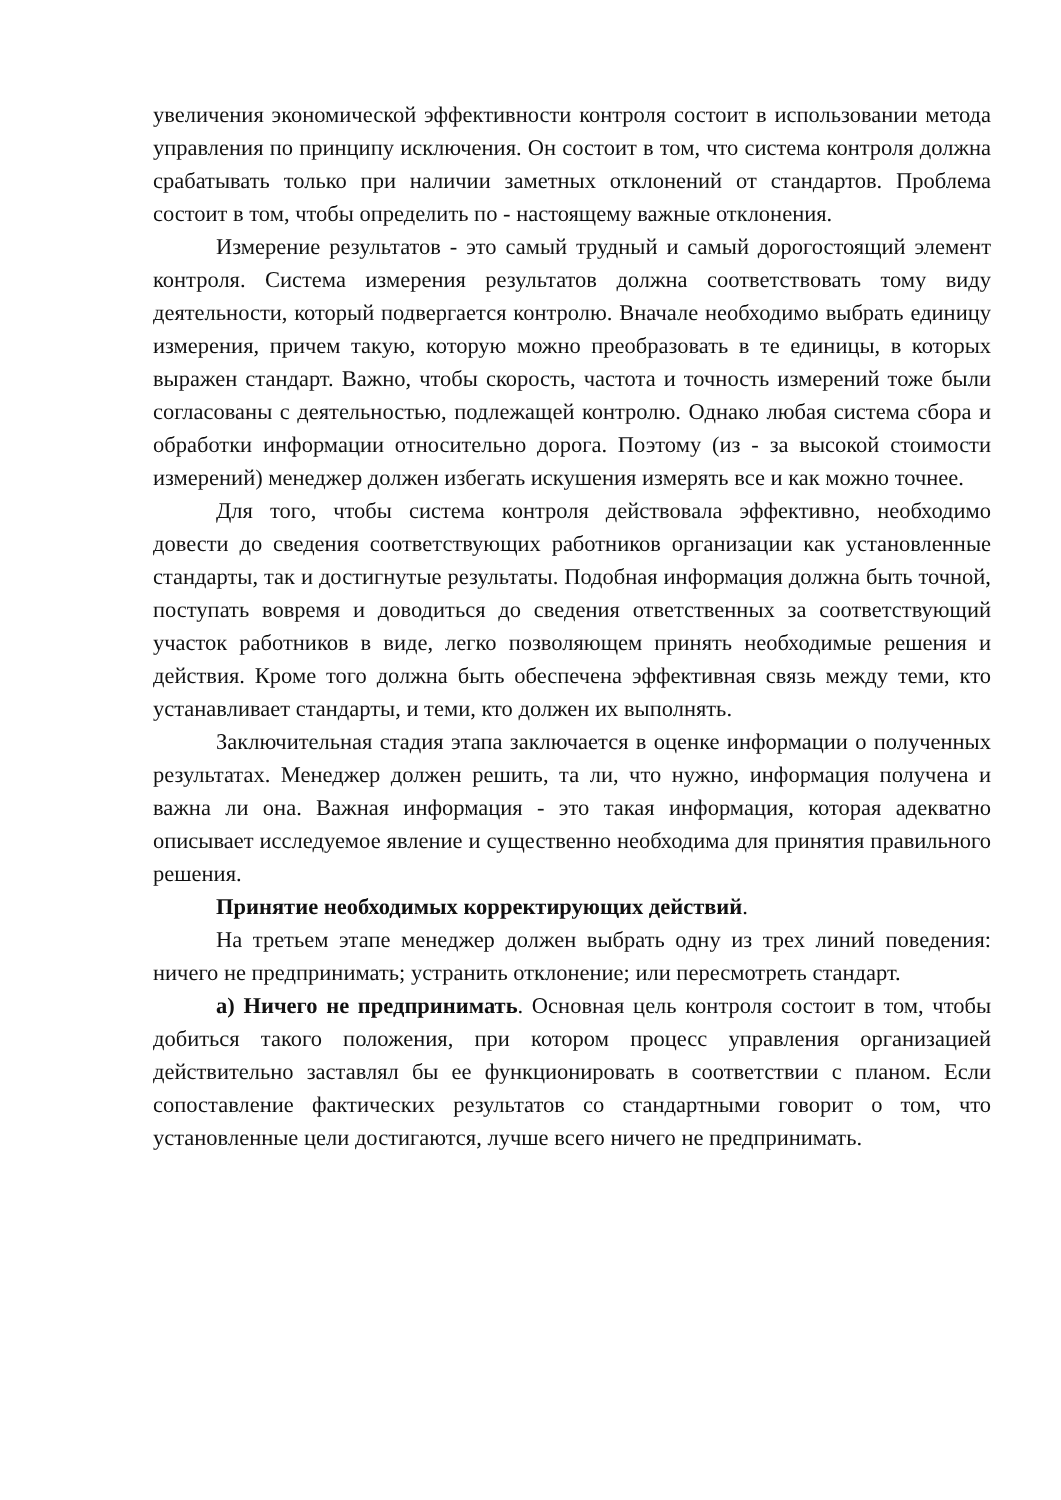увеличения экономической эффективности контроля состоит в использовании метода управления по принципу исключения. Он состоит в том, что система контроля должна срабатывать только при наличии заметных отклонений от стандартов. Проблема состоит в том, чтобы определить по - настоящему важные отклонения.
Измерение результатов - это самый трудный и самый дорогостоящий элемент контроля. Система измерения результатов должна соответствовать тому виду деятельности, который подвергается контролю. Вначале необходимо выбрать единицу измерения, причем такую, которую можно преобразовать в те единицы, в которых выражен стандарт. Важно, чтобы скорость, частота и точность измерений тоже были согласованы с деятельностью, подлежащей контролю. Однако любая система сбора и обработки информации относительно дорога. Поэтому (из - за высокой стоимости измерений) менеджер должен избегать искушения измерять все и как можно точнее.
Для того, чтобы система контроля действовала эффективно, необходимо довести до сведения соответствующих работников организации как установленные стандарты, так и достигнутые результаты. Подобная информация должна быть точной, поступать вовремя и доводиться до сведения ответственных за соответствующий участок работников в виде, легко позволяющем принять необходимые решения и действия. Кроме того должна быть обеспечена эффективная связь между теми, кто устанавливает стандарты, и теми, кто должен их выполнять.
Заключительная стадия этапа заключается в оценке информации о полученных результатах. Менеджер должен решить, та ли, что нужно, информация получена и важна ли она. Важная информация - это такая информация, которая адекватно описывает исследуемое явление и существенно необходима для принятия правильного решения.
Принятие необходимых корректирующих действий.
На третьем этапе менеджер должен выбрать одну из трех линий поведения: ничего не предпринимать; устранить отклонение; или пересмотреть стандарт.
а) Ничего не предпринимать. Основная цель контроля состоит в том, чтобы добиться такого положения, при котором процесс управления организацией действительно заставлял бы ее функционировать в соответствии с планом. Если сопоставление фактических результатов со стандартными говорит о том, что установленные цели достигаются, лучше всего ничего не предпринимать.